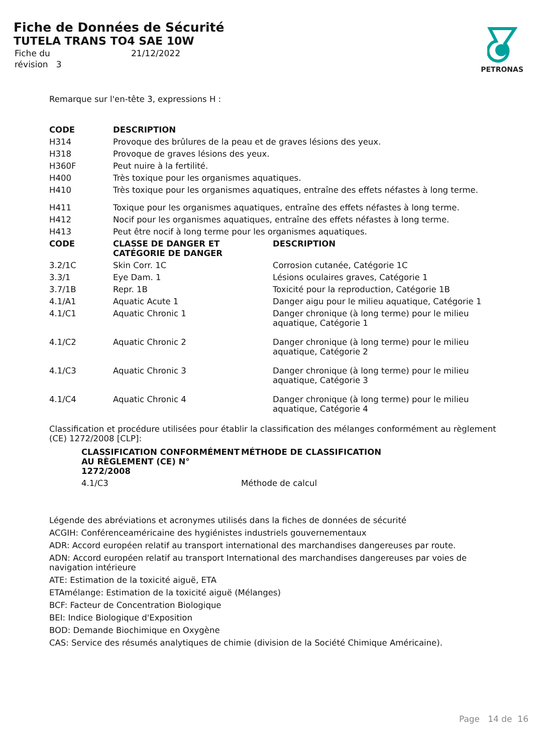Fiche de Données de Sécurité
TUTELA TRANS TO4 SAE 10W
| Fiche du | 21/12/2022 |
| révision 3 | |
PETRONAS
Remarque sur l'en-tête 3, expressions H :
| CODE | DESCRIPTION |
| --- | --- |
| H314 | Provoque des brûlures de la peau et de graves lésions des yeux. |
| H318 | Provoque de graves lésions des yeux. |
| H360F | Peut nuire à la fertilité. |
| H400 | Très toxique pour les organismes aquatiques. |
| H410 | Très toxique pour les organismes aquatiques, entraîne des effets néfastes à long terme. |
| H411 | Toxique pour les organismes aquatiques, entraîne des effets néfastes à long terme. |
| H412 | Nocif pour les organismes aquatiques, entraîne des effets néfastes à long terme. |
| H413 | Peut être nocif à long terme pour les organismes aquatiques. |
| CODE | CLASSE DE DANGER ET CATÉGORIE DE DANGER | DESCRIPTION |
| --- | --- | --- |
| 3.2/1C | Skin Corr. 1C | Corrosion cutanée, Catégorie 1C |
| 3.3/1 | Eye Dam. 1 | Lésions oculaires graves, Catégorie 1 |
| 3.7/1B | Repr. 1B | Toxicité pour la reproduction, Catégorie 1B |
| 4.1/A1 | Aquatic Acute 1 | Danger aigu pour le milieu aquatique, Catégorie 1 |
| 4.1/C1 | Aquatic Chronic 1 | Danger chronique (à long terme) pour le milieu aquatique, Catégorie 1 |
| 4.1/C2 | Aquatic Chronic 2 | Danger chronique (à long terme) pour le milieu aquatique, Catégorie 2 |
| 4.1/C3 | Aquatic Chronic 3 | Danger chronique (à long terme) pour le milieu aquatique, Catégorie 3 |
| 4.1/C4 | Aquatic Chronic 4 | Danger chronique (à long terme) pour le milieu aquatique, Catégorie 4 |
Classification et procédure utilisées pour établir la classification des mélanges conformément au règlement (CE) 1272/2008 [CLP]:
| CLASSIFICATION CONFORMÉMENT AU RÈGLEMENT (CE) N° 1272/2008 | MÉTHODE DE CLASSIFICATION |
| --- | --- |
| 4.1/C3 | Méthode de calcul |
Légende des abréviations et acronymes utilisés dans la fiches de données de sécurité
ACGIH: Conférenceaméricaine des hygiénistes industriels gouvernementaux
ADR: Accord européen relatif au transport international des marchandises dangereuses par route.
ADN: Accord européen relatif au transport International des marchandises dangereuses par voies de navigation intérieure
ATE: Estimation de la toxicité aiguë, ETA
ETAmélange: Estimation de la toxicité aiguë (Mélanges)
BCF: Facteur de Concentration Biologique
BEI: Indice Biologique d'Exposition
BOD: Demande Biochimique en Oxygène
CAS: Service des résumés analytiques de chimie (division de la Société Chimique Américaine).
Page 14 de 16